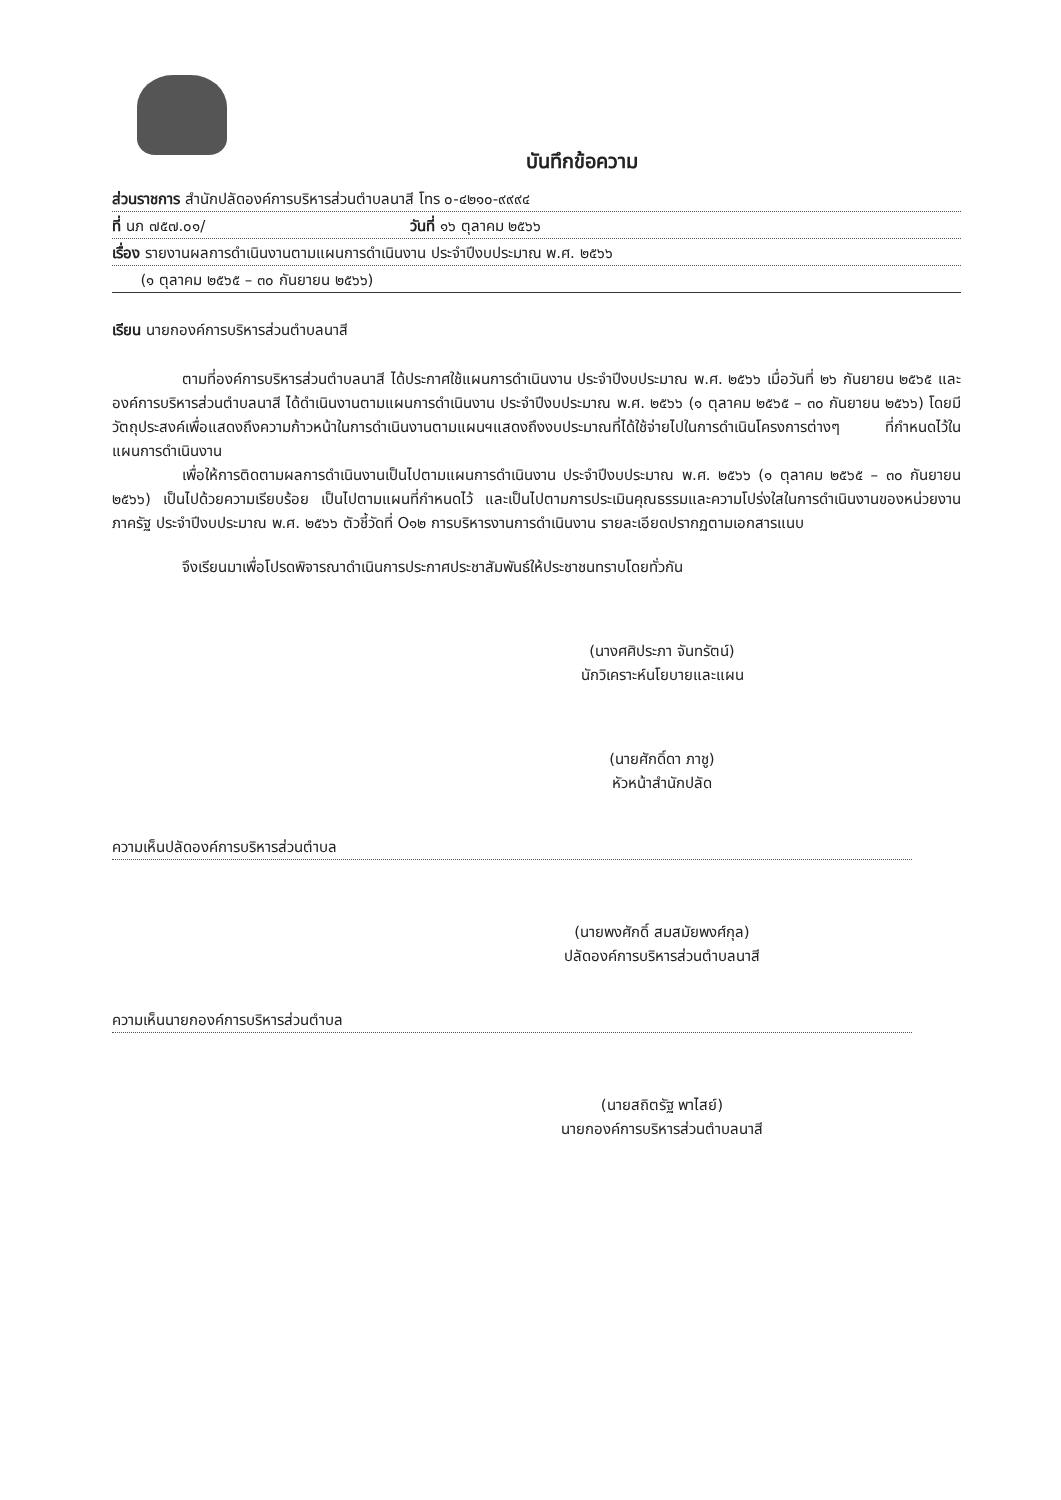บันทึกข้อความ
ส่วนราชการ สำนักปลัดองค์การบริหารส่วนตำบลนาสี โทร ๐-๔๒๑๐-๙๙๙๔
ที่ นภ ๗๕๗.๐๑/ วันที่ ๑๖ ตุลาคม ๒๕๖๖
เรื่อง รายงานผลการดำเนินงานตามแผนการดำเนินงาน ประจำปีงบประมาณ พ.ศ. ๒๕๖๖
(๑ ตุลาคม ๒๕๖๕ – ๓๐ กันยายน ๒๕๖๖)
เรียน นายกองค์การบริหารส่วนตำบลนาสี
ตามที่องค์การบริหารส่วนตำบลนาสี ได้ประกาศใช้แผนการดำเนินงาน ประจำปีงบประมาณ พ.ศ. ๒๕๖๖ เมื่อวันที่ ๒๖ กันยายน ๒๕๖๕ และองค์การบริหารส่วนตำบลนาสี ได้ดำเนินงานตามแผนการดำเนินงาน ประจำปีงบประมาณ พ.ศ. ๒๕๖๖ (๑ ตุลาคม ๒๕๖๕ – ๓๐ กันยายน ๒๕๖๖) โดยมีวัตถุประสงค์เพื่อแสดงถึงความก้าวหน้าในการดำเนินงานตามแผนฯแสดงถึงงบประมาณที่ได้ใช้จ่ายไปในการดำเนินโครงการต่างๆ ที่กำหนดไว้ในแผนการดำเนินงาน
เพื่อให้การติดตามผลการดำเนินงานเป็นไปตามแผนการดำเนินงาน ประจำปีงบประมาณ พ.ศ. ๒๕๖๖ (๑ ตุลาคม ๒๕๖๕ – ๓๐ กันยายน ๒๕๖๖) เป็นไปด้วยความเรียบร้อย เป็นไปตามแผนที่กำหนดไว้ และเป็นไปตามการประเมินคุณธรรมและความโปร่งใสในการดำเนินงานของหน่วยงานภาครัฐ ประจำปีงบประมาณ พ.ศ. ๒๕๖๖ ตัวชี้วัดที่ O๑๒ การบริหารงานการดำเนินงาน รายละเอียดปรากฏตามเอกสารแนบ
จึงเรียนมาเพื่อโปรดพิจารณาดำเนินการประกาศประชาสัมพันธ์ให้ประชาชนทราบโดยทั่วกัน
(นางศศิประภา จันทรัตน์)
นักวิเคราะห์นโยบายและแผน
(นายศักดิ์ดา ภาชู)
หัวหน้าสำนักปลัด
ความเห็นปลัดองค์การบริหารส่วนตำบล
(นายพงศักดิ์ สมสมัยพงศ์กุล)
ปลัดองค์การบริหารส่วนตำบลนาสี
ความเห็นนายกองค์การบริหารส่วนตำบล
(นายสถิตรัฐ พาไสย์)
นายกองค์การบริหารส่วนตำบลนาสี